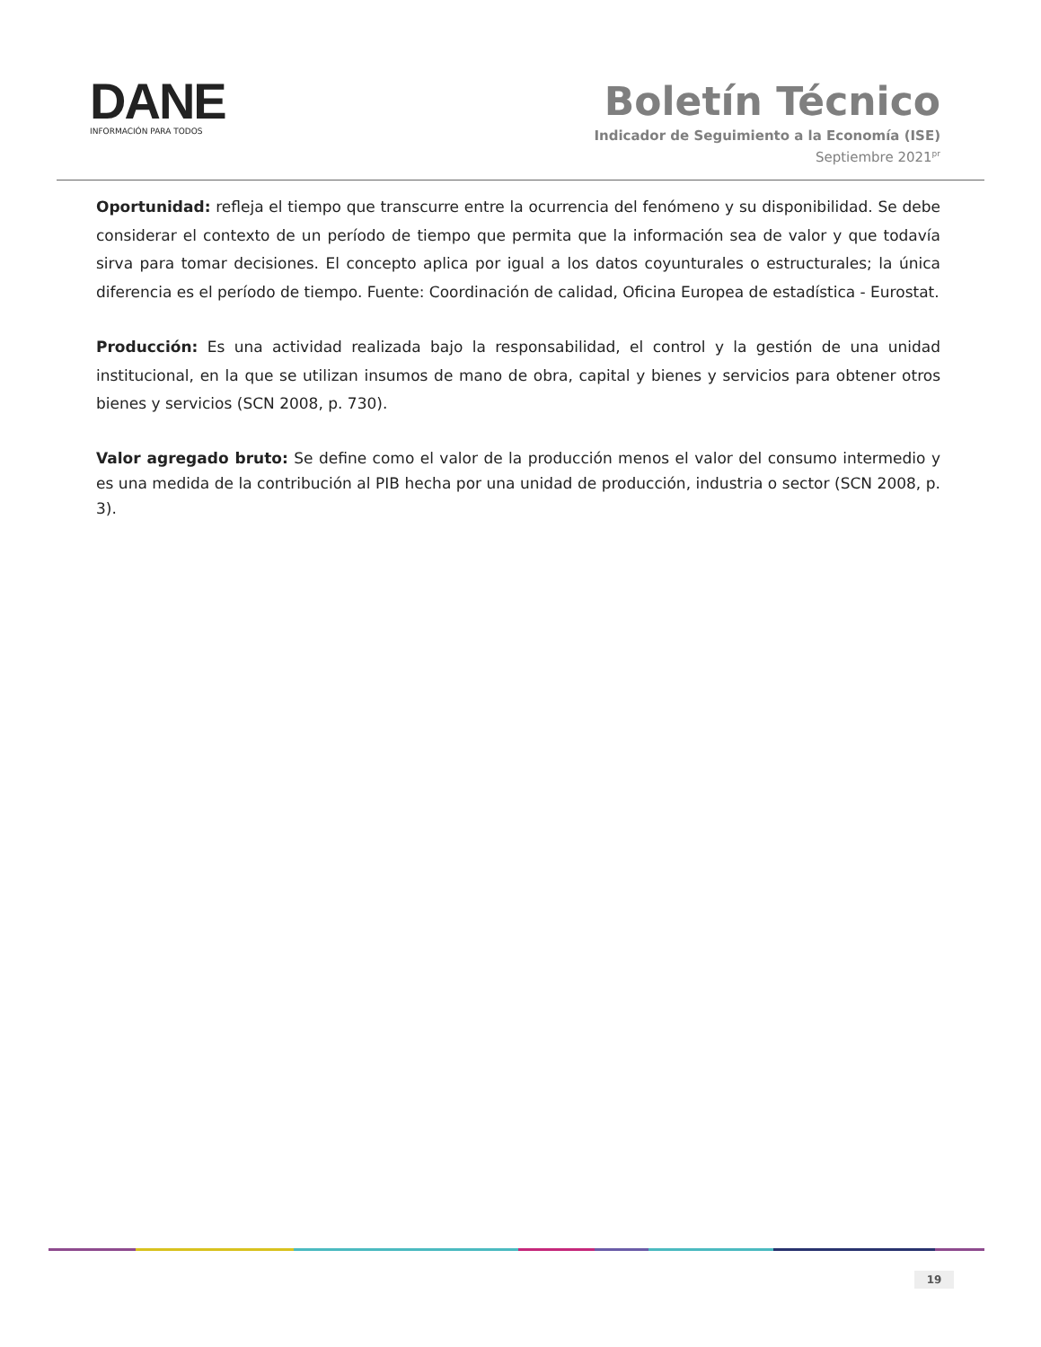DANE
INFORMACIÓN PARA TODOS
Boletín Técnico
Indicador de Seguimiento a la Economía (ISE)
Septiembre 2021<sup>pr</sup>
Oportunidad: refleja el tiempo que transcurre entre la ocurrencia del fenómeno y su disponibilidad. Se debe considerar el contexto de un período de tiempo que permita que la información sea de valor y que todavía sirva para tomar decisiones. El concepto aplica por igual a los datos coyunturales o estructurales; la única diferencia es el período de tiempo. Fuente: Coordinación de calidad, Oficina Europea de estadística - Eurostat.
Producción: Es una actividad realizada bajo la responsabilidad, el control y la gestión de una unidad institucional, en la que se utilizan insumos de mano de obra, capital y bienes y servicios para obtener otros bienes y servicios (SCN 2008, p. 730).
Valor agregado bruto: Se define como el valor de la producción menos el valor del consumo intermedio y es una medida de la contribución al PIB hecha por una unidad de producción, industria o sector (SCN 2008, p. 3).
19